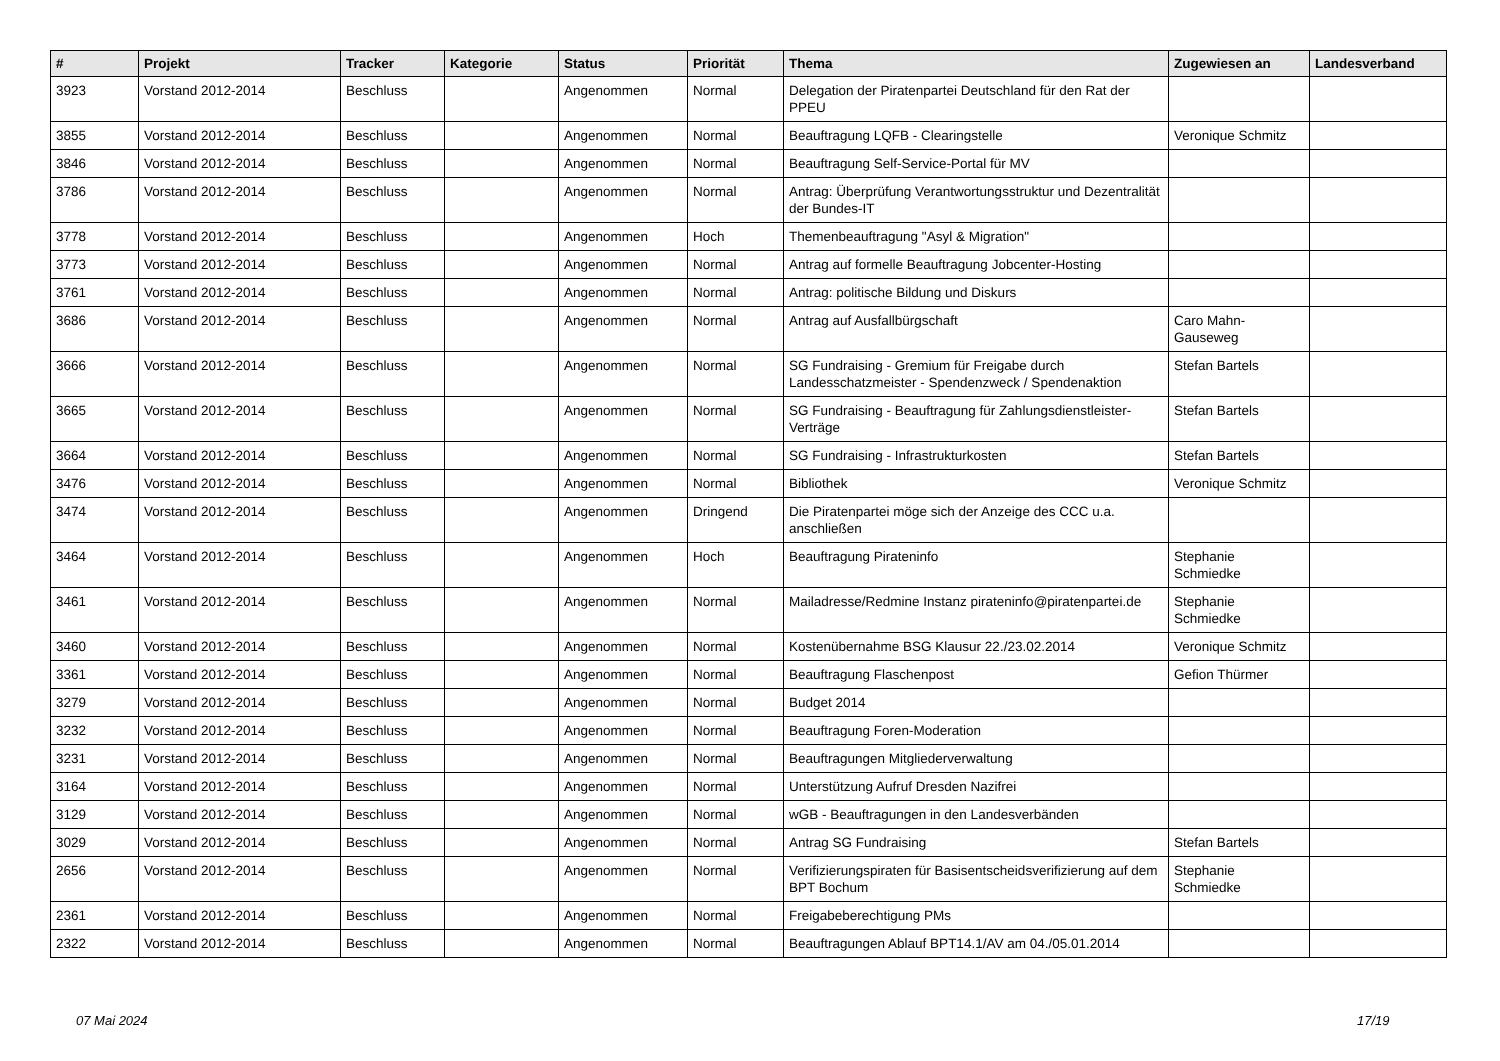| # | Projekt | Tracker | Kategorie | Status | Priorität | Thema | Zugewiesen an | Landesverband |
| --- | --- | --- | --- | --- | --- | --- | --- | --- |
| 3923 | Vorstand 2012-2014 | Beschluss | | Angenommen | Normal | Delegation der Piratenpartei Deutschland für den Rat der PPEU | | |
| 3855 | Vorstand 2012-2014 | Beschluss | | Angenommen | Normal | Beauftragung LQFB - Clearingstelle | Veronique Schmitz | |
| 3846 | Vorstand 2012-2014 | Beschluss | | Angenommen | Normal | Beauftragung Self-Service-Portal für MV | | |
| 3786 | Vorstand 2012-2014 | Beschluss | | Angenommen | Normal | Antrag: Überprüfung Verantwortungsstruktur und Dezentralität der Bundes-IT | | |
| 3778 | Vorstand 2012-2014 | Beschluss | | Angenommen | Hoch | Themenbeauftragung "Asyl & Migration" | | |
| 3773 | Vorstand 2012-2014 | Beschluss | | Angenommen | Normal | Antrag auf formelle Beauftragung Jobcenter-Hosting | | |
| 3761 | Vorstand 2012-2014 | Beschluss | | Angenommen | Normal | Antrag: politische Bildung und Diskurs | | |
| 3686 | Vorstand 2012-2014 | Beschluss | | Angenommen | Normal | Antrag auf Ausfallbürgschaft | Caro Mahn-Gauseweg | |
| 3666 | Vorstand 2012-2014 | Beschluss | | Angenommen | Normal | SG Fundraising - Gremium für Freigabe durch Landesschatzmeister - Spendenzweck / Spendenaktion | Stefan Bartels | |
| 3665 | Vorstand 2012-2014 | Beschluss | | Angenommen | Normal | SG Fundraising - Beauftragung für Zahlungsdienstleister-Verträge | Stefan Bartels | |
| 3664 | Vorstand 2012-2014 | Beschluss | | Angenommen | Normal | SG Fundraising - Infrastrukturkosten | Stefan Bartels | |
| 3476 | Vorstand 2012-2014 | Beschluss | | Angenommen | Normal | Bibliothek | Veronique Schmitz | |
| 3474 | Vorstand 2012-2014 | Beschluss | | Angenommen | Dringend | Die Piratenpartei möge sich der Anzeige des CCC u.a. anschließen | | |
| 3464 | Vorstand 2012-2014 | Beschluss | | Angenommen | Hoch | Beauftragung Pirateninfo | Stephanie Schmiedke | |
| 3461 | Vorstand 2012-2014 | Beschluss | | Angenommen | Normal | Mailadresse/Redmine Instanz pirateninfo@piratenpartei.de | Stephanie Schmiedke | |
| 3460 | Vorstand 2012-2014 | Beschluss | | Angenommen | Normal | Kostenübernahme BSG Klausur 22./23.02.2014 | Veronique Schmitz | |
| 3361 | Vorstand 2012-2014 | Beschluss | | Angenommen | Normal | Beauftragung Flaschenpost | Gefion Thürmer | |
| 3279 | Vorstand 2012-2014 | Beschluss | | Angenommen | Normal | Budget 2014 | | |
| 3232 | Vorstand 2012-2014 | Beschluss | | Angenommen | Normal | Beauftragung Foren-Moderation | | |
| 3231 | Vorstand 2012-2014 | Beschluss | | Angenommen | Normal | Beauftragungen Mitgliederverwaltung | | |
| 3164 | Vorstand 2012-2014 | Beschluss | | Angenommen | Normal | Unterstützung Aufruf Dresden Nazifrei | | |
| 3129 | Vorstand 2012-2014 | Beschluss | | Angenommen | Normal | wGB - Beauftragungen in den Landesverbänden | | |
| 3029 | Vorstand 2012-2014 | Beschluss | | Angenommen | Normal | Antrag SG Fundraising | Stefan Bartels | |
| 2656 | Vorstand 2012-2014 | Beschluss | | Angenommen | Normal | Verifizierungspiraten für Basisentscheidsverifizierung auf dem BPT Bochum | Stephanie Schmiedke | |
| 2361 | Vorstand 2012-2014 | Beschluss | | Angenommen | Normal | Freigabeberechtigung PMs | | |
| 2322 | Vorstand 2012-2014 | Beschluss | | Angenommen | Normal | Beauftragungen Ablauf BPT14.1/AV am 04./05.01.2014 | | |
07 Mai 2024 17/19